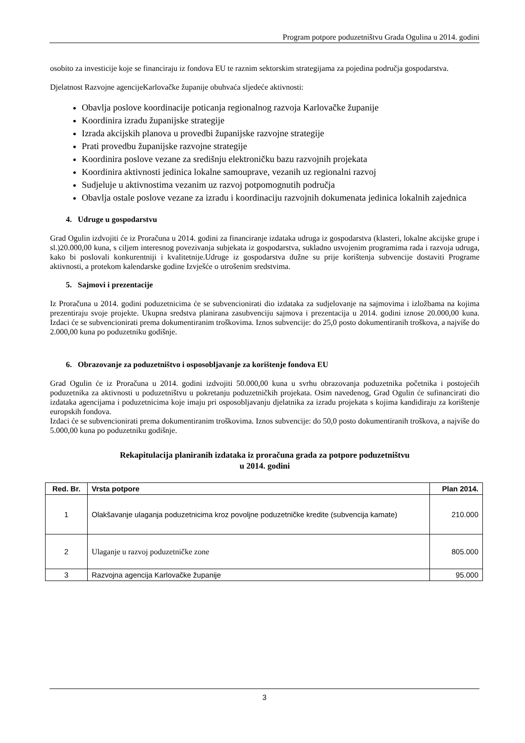Program potpore poduzetništvu Grada Ogulina u 2014. godini
osobito za investicije koje se financiraju iz fondova EU te raznim sektorskim strategijama za pojedina područja gospodarstva.
Djelatnost Razvojne agencijeKarlovačke županije obuhvaća sljedeće aktivnosti:
Obavlja poslove koordinacije poticanja regionalnog razvoja Karlovačke županije
Koordinira izradu županijske strategije
Izrada akcijskih planova u provedbi županijske razvojne strategije
Prati provedbu županijske razvojne strategije
Koordinira poslove vezane za središnju elektroničku bazu razvojnih projekata
Koordinira aktivnosti jedinica lokalne samouprave, vezanih uz regionalni razvoj
Sudjeluje u aktivnostima vezanim uz razvoj potpomognutih područja
Obavlja ostale poslove vezane za izradu i koordinaciju razvojnih dokumenata jedinica lokalnih zajednica
4. Udruge u gospodarstvu
Grad Ogulin izdvojiti će iz Proračuna u 2014. godini za financiranje izdataka udruga iz gospodarstva (klasteri, lokalne akcijske grupe i sl.)20.000,00 kuna, s ciljem interesnog povezivanja subjekata iz gospodarstva, sukladno usvojenim programima rada i razvoja udruga, kako bi poslovali konkurentniji i kvalitetnije.Udruge iz gospodarstva dužne su prije korištenja subvencije dostaviti Programe aktivnosti, a protekom kalendarske godine Izvješće o utrošenim sredstvima.
5. Sajmovi i prezentacije
Iz Proračuna u 2014. godini poduzetnicima će se subvencionirati dio izdataka za sudjelovanje na sajmovima i izložbama na kojima prezentiraju svoje projekte. Ukupna sredstva planirana zasubvenciju sajmova i prezentacija u 2014. godini iznose 20.000,00 kuna. Izdaci će se subvencionirati prema dokumentiranim troškovima. Iznos subvencije: do 25,0 posto dokumentiranih troškova, a najviše do 2.000,00 kuna po poduzetniku godišnje.
6. Obrazovanje za poduzetništvo i osposobljavanje za korištenje fondova EU
Grad Ogulin će iz Proračuna u 2014. godini izdvojiti 50.000,00 kuna u svrhu obrazovanja poduzetnika početnika i postojećih poduzetnika za aktivnosti u poduzetništvu u pokretanju poduzetničkih projekata. Osim navedenog, Grad Ogulin će sufinancirati dio izdataka agencijama i poduzetnicima koje imaju pri osposobljavanju djelatnika za izradu projekata s kojima kandidiraju za korištenje europskih fondova.
Izdaci će se subvencionirati prema dokumentiranim troškovima. Iznos subvencije: do 50,0 posto dokumentiranih troškova, a najviše do 5.000,00 kuna po poduzetniku godišnje.
Rekapitulacija planiranih izdataka iz proračuna grada za potpore poduzetništvu
u 2014. godini
| Red. Br. | Vrsta potpore | Plan 2014. |
| --- | --- | --- |
| 1 | Olakšavanje ulaganja poduzetnicima kroz povoljne poduzetničke kredite (subvencija kamate) | 210.000 |
| 2 | Ulaganje u razvoj poduzetničke zone | 805.000 |
| 3 | Razvojna agencija Karlovačke županije | 95.000 |
3